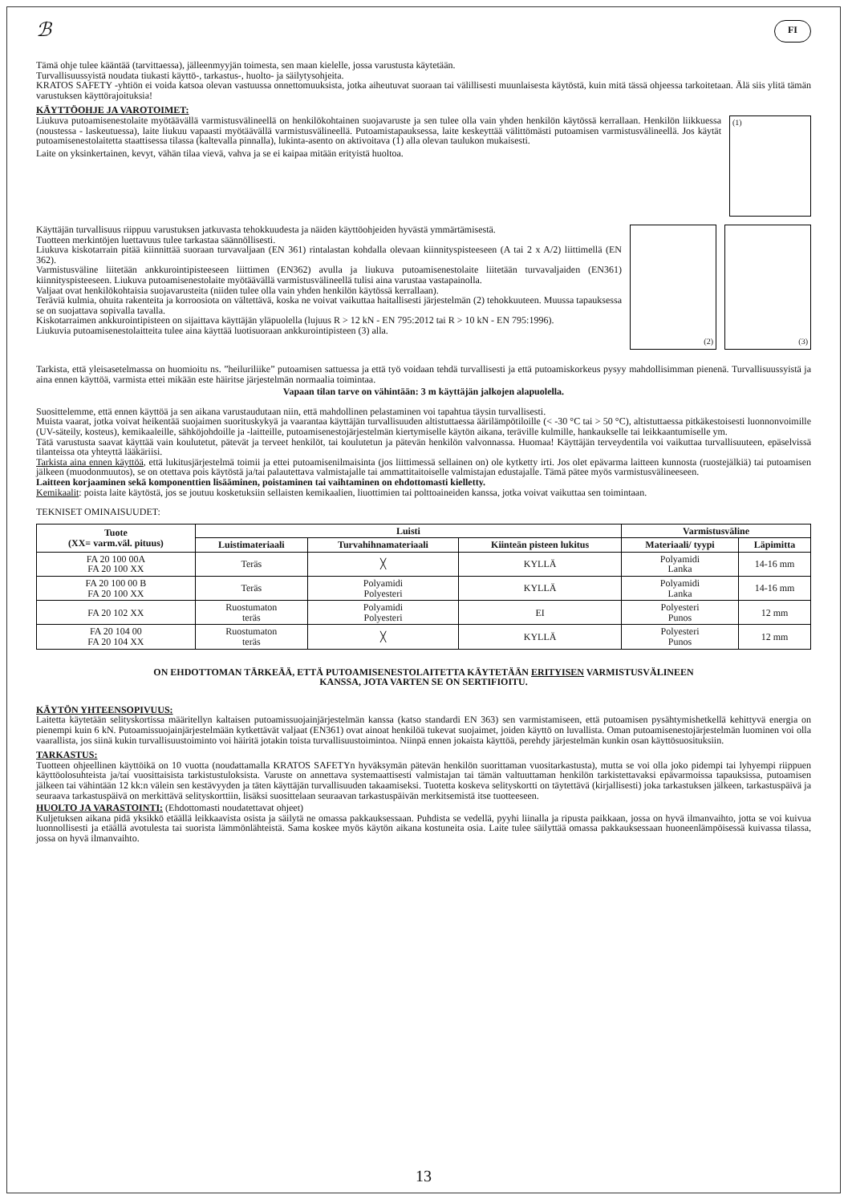ℬ FI
Tämä ohje tulee kääntää (tarvittaessa), jälleenmyyjän toimesta, sen maan kielelle, jossa varustusta käytetään.
Turvallisuussyistä noudata tiukasti käyttö-, tarkastus-, huolto- ja säilytysohjeita.
KRATOS SAFETY -yhtiön ei voida katsoa olevan vastuussa onnettomuuksista, jotka aiheutuvat suoraan tai välillisesti muunlaisesta käytöstä, kuin mitä tässä ohjeessa tarkoitetaan. Älä siis ylitä tämän varustuksen käyttörajoituksia!
KÄYTTÖOHJE JA VAROTOIMET:
Liukuva putoamisenestolaite myötäävällä varmistusvälineellä on henkilökohtainen suojavaruste ja sen tulee olla vain yhden henkilön käytössä kerrallaan. Henkilön liikkuessa (noustessa - laskeutuessa), laite liukuu vapaasti myötäävällä varmistusvälineellä. Putoamistapauksessa, laite keskeyttää välittömästi putoamisen varmistusvälineellä. Jos käytät putoamisenestolaitetta staattisessa tilassa (kaltevalla pinnalla), lukinta-asento on aktivoitava (1) alla olevan taulukon mukaisesti.
Laite on yksinkertainen, kevyt, vähän tilaa vievä, vahva ja se ei kaipaa mitään erityistä huoltoa.
(1)
Käyttäjän turvallisuus riippuu varustuksen jatkuvasta tehokkuudesta ja näiden käyttöohjeiden hyvästä ymmärtämisestä.
Tuotteen merkintöjen luettavuus tulee tarkastaa säännöllisesti.
Liukuva kiskotarrain pitää kiinnittää suoraan turvavaljaan (EN 361) rintalastan kohdalla olevaan kiinnityspisteeseen (A tai 2 x A/2) liittimellä (EN 362).
Varmistusväline liitetään ankkurointipisteeseen liittimen (EN362) avulla ja liukuva putoamisenestolaite liitetään turvavaljaiden (EN361) kiinnityspisteeseen. Liukuva putoamisenestolaite myötäävällä varmistusvälineellä tulisi aina varustaa vastapainolla.
Valjaat ovat henkilökohtaisia suojavarusteita (niiden tulee olla vain yhden henkilön käytössä kerrallaan).
Teräviä kulmia, ohuita rakenteita ja korroosiota on vältettävä, koska ne voivat vaikuttaa haitallisesti järjestelmän (2) tehokkuuteen. Muussa tapauksessa se on suojattava sopivalla tavalla.
Kiskotarraimen ankkurointipisteen on sijaittava käyttäjän yläpuolella (lujuus R > 12 kN - EN 795:2012 tai R > 10 kN - EN 795:1996).
Liukuvia putoamisenestolaitteita tulee aina käyttää luotisuoraan ankkurointipisteen (3) alla.
(2) (3)
Tarkista, että yleisasetelmassa on huomioitu ns. ”heiluriliike” putoamisen sattuessa ja että työ voidaan tehdä turvallisesti ja että putoamiskorkeus pysyy mahdollisimman pienenä. Turvallisuussyistä ja aina ennen käyttöä, varmista ettei mikään este häiritse järjestelmän normaalia toimintaa.
Vapaan tilan tarve on vähintään: 3 m käyttäjän jalkojen alapuolella.
Suosittelemme, että ennen käyttöä ja sen aikana varustaudutaan niin, että mahdollinen pelastaminen voi tapahtua täysin turvallisesti.
Muista vaarat, jotka voivat heikentää suojaimen suorituskykyä ja vaarantaa käyttäjän turvallisuuden altistuttaessa äärilämpötiloille (< -30 °C tai > 50 °C), altistuttaessa pitkäkestoisesti luonnonvoimille (UV-säteily, kosteus), kemikaaleille, sähköjohdoille ja -laitteille, putoamisenestojärjestelmän kiertymiselle käytön aikana, teräville kulmille, hankaukselle tai leikkaantumiselle ym.
Tätä varustusta saavat käyttää vain koulutetut, pätevät ja terveet henkilöt, tai koulutetun ja pätevän henkilön valvonnassa. Huomaa! Käyttäjän terveydentila voi vaikuttaa turvallisuuteen, epäselvissä tilanteissa ota yhteyttä lääkäriisi.
Tarkista aina ennen käyttöä, että lukitusjärjestelmä toimii ja ettei putoamisenilmaisinta (jos liittimessä sellainen on) ole kytketty irti. Jos olet epävarma laitteen kunnosta (ruostejälkiä) tai putoamisen jälkeen (muodonmuutos), se on otettava pois käytöstä ja/tai palautettava valmistajalle tai ammattitaitoiselle valmistajan edustajalle. Tämä pätee myös varmistusvälineeseen.
Laitteen korjaaminen sekä komponenttien lisääminen, poistaminen tai vaihtaminen on ehdottomasti kielletty.
Kemikaalit: poista laite käytöstä, jos se joutuu kosketuksiin sellaisten kemikaalien, liuottimien tai polttoaineiden kanssa, jotka voivat vaikuttaa sen toimintaan.
TEKNISET OMINAISUUDET:
| Tuote (XX= varm.väl. pituus) | Luisti | | | Varmistusväline | |
| --- | --- | --- | --- | --- | --- |
| | Luistimateriaali | Turvahihnamateriaali | Kiinteän pisteen lukitus | Materiaali/ tyypi | Läpimitta |
| FA 20 100 00A FA 20 100 XX | Teräs | ╳ | KYLLÄ | Polyamidi Lanka | 14-16 mm |
| FA 20 100 00 B FA 20 100 XX | Teräs | Polyamidi Polyesteri | KYLLÄ | Polyamidi Lanka | 14-16 mm |
| FA 20 102 XX | Ruostumaton teräs | Polyamidi Polyesteri | EI | Polyesteri Punos | 12 mm |
| FA 20 104 00 FA 20 104 XX | Ruostumaton teräs | ╳ | KYLLÄ | Polyesteri Punos | 12 mm |
ON EHDOTTOMAN TÄRKEÄÄ, ETTÄ PUTOAMISENESTOLAITETTA KÄYTETÄÄN ERITYISEN VARMISTUSVÄLINEEN
KANSSA, JOTA VARTEN SE ON SERTIFIOITU.
KÄYTÖN YHTEENSOPIVUUS:
Laitetta käytetään selityskortissa määritellyn kaltaisen putoamissuojainjärjestelmän kanssa (katso standardi EN 363) sen varmistamiseen, että putoamisen pysähtymishetkellä kehittyvä energia on pienempi kuin 6 kN. Putoamissuojainjärjestelmään kytkettävät valjaat (EN361) ovat ainoat henkilöä tukevat suojaimet, joiden käyttö on luvallista. Oman putoamisenestojärjestelmän luominen voi olla vaarallista, jos siinä kukin turvallisuustoiminto voi häiritä jotakin toista turvallisuustoimintoa. Niinpä ennen jokaista käyttöä, perehdy järjestelmän kunkin osan käyttösuosituksiin.
TARKASTUS:
Tuotteen ohjeellinen käyttöikä on 10 vuotta (noudattamalla KRATOS SAFETYn hyväksymän pätevän henkilön suorittaman vuositarkastusta), mutta se voi olla joko pidempi tai lyhyempi riippuen käyttöolosuhteista ja/tai vuosittaisista tarkistustuloksista. Varuste on annettava systemaattisesti valmistajan tai tämän valtuuttaman henkilön tarkistettavaksi epävarmoissa tapauksissa, putoamisen jälkeen tai vähintään 12 kk:n välein sen kestävyyden ja täten käyttäjän turvallisuuden takaamiseksi. Tuotetta koskeva selityskortti on täytettävä (kirjallisesti) joka tarkastuksen jälkeen, tarkastuspäivä ja seuraava tarkastuspäivä on merkittävä selityskorttiin, lisäksi suosittelaan seuraavan tarkastuspäivän merkitsemistä itse tuotteeseen.
HUOLTO JA VARASTOINTI: (Ehdottomasti noudatettavat ohjeet)
Kuljetuksen aikana pidä yksikkö etäällä leikkaavista osista ja säilytä ne omassa pakkauksessaan. Puhdista se vedellä, pyyhi liinalla ja ripusta paikkaan, jossa on hyvä ilmanvaihto, jotta se voi kuivua luonnollisesti ja etäällä avotulesta tai suorista lämmönlähteistä. Sama koskee myös käytön aikana kostuneita osia. Laite tulee säilyttää omassa pakkauksessaan huoneenlämpöisessä kuivassa tilassa, jossa on hyvä ilmanvaihto.
13